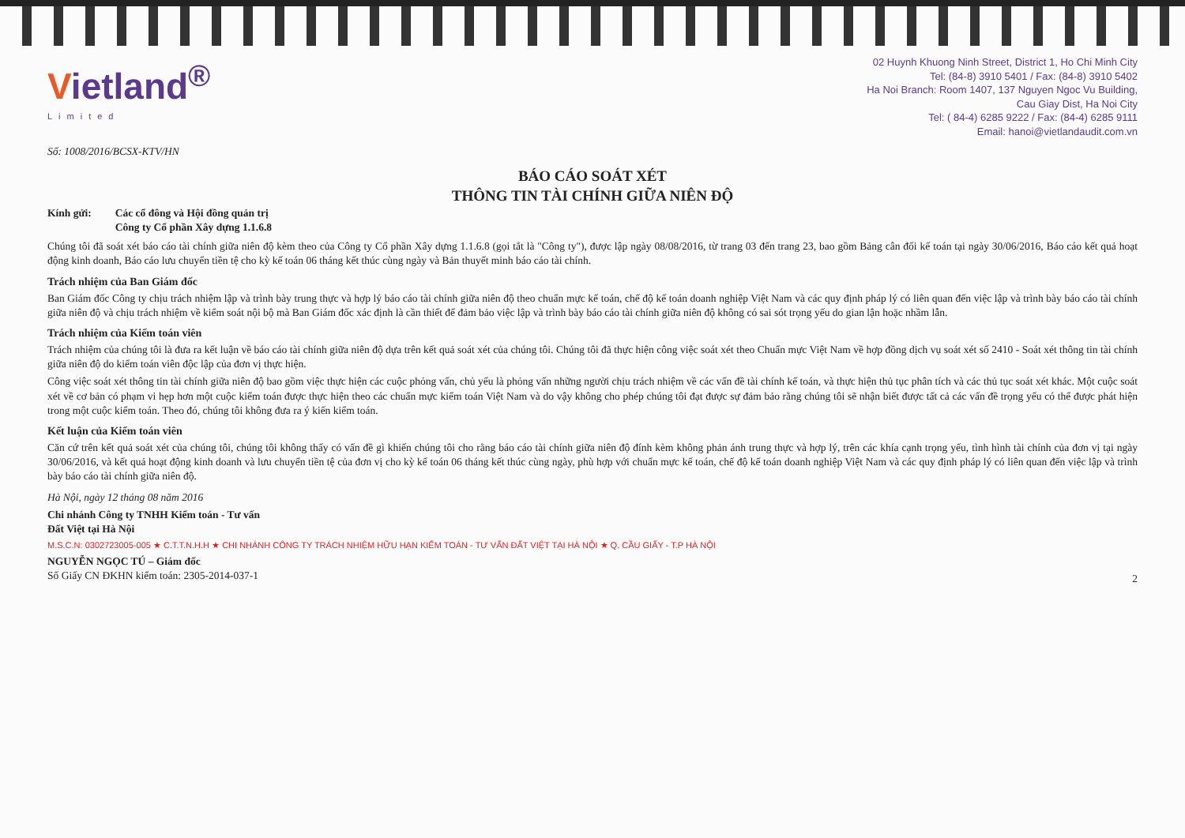Vietland<sup>®</sup>
Limited
02 Huynh Khuong Ninh Street, District 1, Ho Chi Minh City
Tel: (84-8) 3910 5401 / Fax: (84-8) 3910 5402
Ha Noi Branch: Room 1407, 137 Nguyen Ngoc Vu Building,
Cau Giay Dist, Ha Noi City
Tel: ( 84-4) 6285 9222 / Fax: (84-4) 6285 9111
Email: hanoi@vietlandaudit.com.vn
Số: 1008/2016/BCSX-KTV/HN
BÁO CÁO SOÁT XÉT
THÔNG TIN TÀI CHÍNH GIỮA NIÊN ĐỘ
Kính gửi: Các cổ đông và Hội đồng quản trị
Công ty Cổ phần Xây dựng 1.1.6.8
Chúng tôi đã soát xét báo cáo tài chính giữa niên độ kèm theo của Công ty Cổ phần Xây dựng 1.1.6.8 (gọi tắt là "Công ty"), được lập ngày 08/08/2016, từ trang 03 đến trang 23, bao gồm Bảng cân đối kế toán tại ngày 30/06/2016, Báo cáo kết quả hoạt động kinh doanh, Báo cáo lưu chuyển tiền tệ cho kỳ kế toán 06 tháng kết thúc cùng ngày và Bản thuyết minh báo cáo tài chính.
Trách nhiệm của Ban Giám đốc
Ban Giám đốc Công ty chịu trách nhiệm lập và trình bày trung thực và hợp lý báo cáo tài chính giữa niên độ theo chuẩn mực kế toán, chế độ kế toán doanh nghiệp Việt Nam và các quy định pháp lý có liên quan đến việc lập và trình bày báo cáo tài chính giữa niên độ và chịu trách nhiệm về kiểm soát nội bộ mà Ban Giám đốc xác định là cần thiết để đảm bảo việc lập và trình bày báo cáo tài chính giữa niên độ không có sai sót trọng yếu do gian lận hoặc nhầm lẫn.
Trách nhiệm của Kiểm toán viên
Trách nhiệm của chúng tôi là đưa ra kết luận về báo cáo tài chính giữa niên độ dựa trên kết quả soát xét của chúng tôi. Chúng tôi đã thực hiện công việc soát xét theo Chuẩn mực Việt Nam về hợp đồng dịch vụ soát xét số 2410 - Soát xét thông tin tài chính giữa niên độ do kiểm toán viên độc lập của đơn vị thực hiện.
Công việc soát xét thông tin tài chính giữa niên độ bao gồm việc thực hiện các cuộc phỏng vấn, chủ yếu là phỏng vấn những người chịu trách nhiệm về các vấn đề tài chính kế toán, và thực hiện thủ tục phân tích và các thủ tục soát xét khác. Một cuộc soát xét về cơ bản có phạm vi hẹp hơn một cuộc kiểm toán được thực hiện theo các chuẩn mực kiểm toán Việt Nam và do vậy không cho phép chúng tôi đạt được sự đảm bảo rằng chúng tôi sẽ nhận biết được tất cả các vấn đề trọng yếu có thể được phát hiện trong một cuộc kiểm toán. Theo đó, chúng tôi không đưa ra ý kiến kiểm toán.
Kết luận của Kiểm toán viên
Căn cứ trên kết quả soát xét của chúng tôi, chúng tôi không thấy có vấn đề gì khiến chúng tôi cho rằng báo cáo tài chính giữa niên độ đính kèm không phản ánh trung thực và hợp lý, trên các khía cạnh trọng yếu, tình hình tài chính của đơn vị tại ngày 30/06/2016, và kết quả hoạt động kinh doanh và lưu chuyển tiền tệ của đơn vị cho kỳ kế toán 06 tháng kết thúc cùng ngày, phù hợp với chuẩn mực kế toán, chế độ kế toán doanh nghiệp Việt Nam và các quy định pháp lý có liên quan đến việc lập và trình bày báo cáo tài chính giữa niên độ.
Hà Nội, ngày 12 tháng 08 năm 2016
Chi nhánh Công ty TNHH Kiểm toán - Tư vấn
Đất Việt tại Hà Nội
M.S.C.N: 0302723005-005 ★ C.T.T.N.H.H ★ CHI NHÁNH CÔNG TY TRÁCH NHIỆM HỮU HẠN KIỂM TOÁN - TƯ VẤN ĐẤT VIỆT TẠI HÀ NỘI ★ Q. CẦU GIẤY - T.P HÀ NỘI
NGUYỄN NGỌC TÚ – Giám đốc
Số Giấy CN ĐKHN kiểm toán: 2305-2014-037-1
2